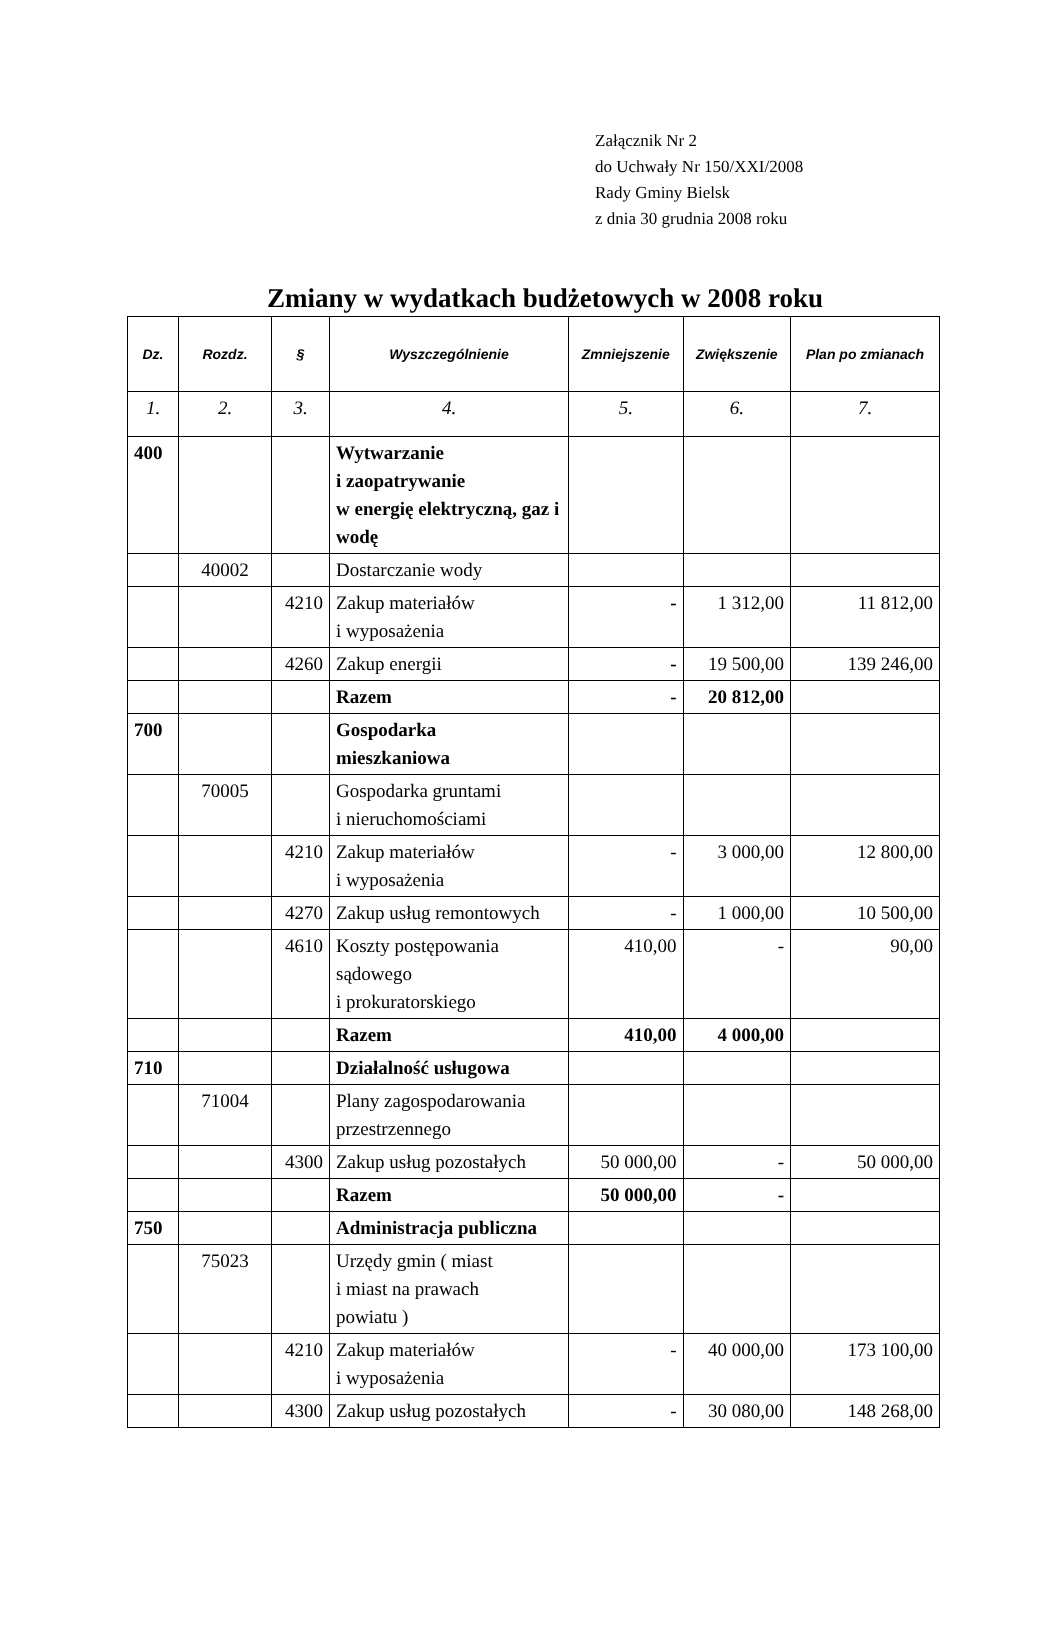Załącznik Nr 2
do Uchwały Nr 150/XXI/2008
Rady Gminy Bielsk
z dnia 30 grudnia 2008 roku
Zmiany w wydatkach budżetowych w 2008 roku
| Dz. | Rozdz. | § | Wyszczególnienie | Zmniejszenie | Zwiększenie | Plan po zmianach |
| --- | --- | --- | --- | --- | --- | --- |
| 1. | 2. | 3. | 4. | 5. | 6. | 7. |
| 400 | | | Wytwarzanie i zaopatrywanie w energię elektryczną, gaz i wodę | | | |
| | 40002 | | Dostarczanie wody | | | |
| | | 4210 | Zakup materiałów i wyposażenia | - | 1 312,00 | 11 812,00 |
| | | 4260 | Zakup energii | - | 19 500,00 | 139 246,00 |
| | | | Razem | - | 20 812,00 | |
| 700 | | | Gospodarka mieszkaniowa | | | |
| | 70005 | | Gospodarka gruntami i nieruchomościami | | | |
| | | 4210 | Zakup materiałów i wyposażenia | - | 3 000,00 | 12 800,00 |
| | | 4270 | Zakup usług remontowych | - | 1 000,00 | 10 500,00 |
| | | 4610 | Koszty postępowania sądowego i prokuratorskiego | 410,00 | - | 90,00 |
| | | | Razem | 410,00 | 4 000,00 | |
| 710 | | | Działalność usługowa | | | |
| | 71004 | | Plany zagospodarowania przestrzennego | | | |
| | | 4300 | Zakup usług pozostałych | 50 000,00 | - | 50 000,00 |
| | | | Razem | 50 000,00 | - | |
| 750 | | | Administracja publiczna | | | |
| | 75023 | | Urzędy gmin ( miast i miast na prawach powiatu ) | | | |
| | | 4210 | Zakup materiałów i wyposażenia | - | 40 000,00 | 173 100,00 |
| | | 4300 | Zakup usług pozostałych | - | 30 080,00 | 148 268,00 |